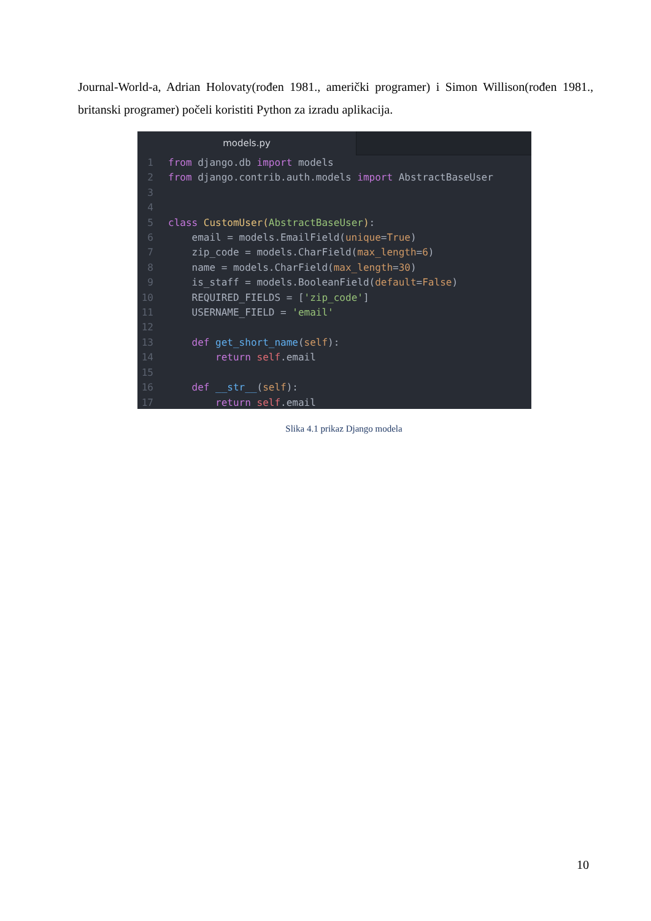Journal-World-a, Adrian Holovaty(rođen 1981., američki programer) i Simon Willison(rođen 1981., britanski programer) počeli koristiti Python za izradu aplikacija.
models.py
1 from django.db import models 2 from django.contrib.auth.models import AbstractBaseUser 3 4 5 class CustomUser(AbstractBaseUser): 6 email = models.EmailField(unique=True) 7 zip_code = models.CharField(max_length=6) 8 name = models.CharField(max_length=30) 9 is_staff = models.BooleanField(default=False) 10 REQUIRED_FIELDS = ['zip_code'] 11 USERNAME_FIELD = 'email' 12 13 def get_short_name(self): 14 return self.email 15 16 def __str__(self): 17 return self.email
Slika 4.1 prikaz Django modela
10